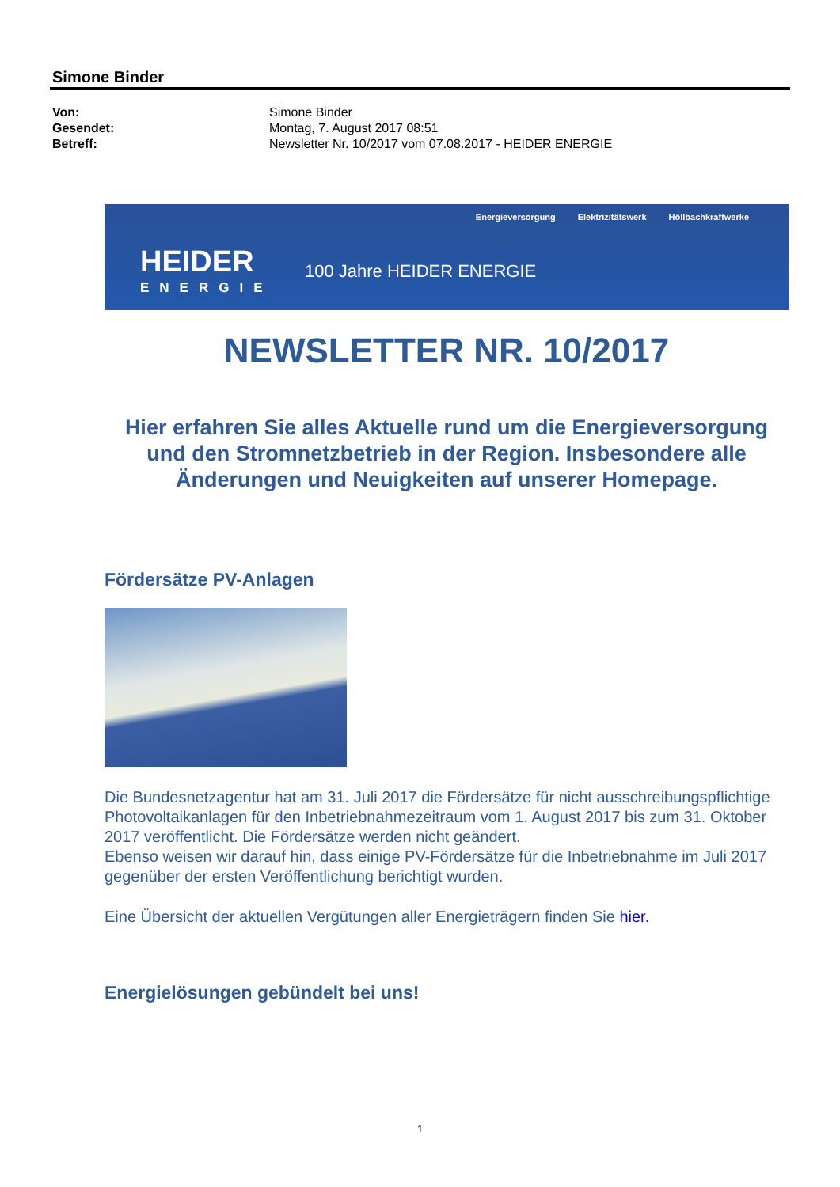Simone Binder
| Von: | Simone Binder |
| Gesendet: | Montag, 7. August 2017 08:51 |
| Betreff: | Newsletter Nr. 10/2017 vom 07.08.2017 - HEIDER ENERGIE |
Energieversorgung Elektrizitätswerk Höllbachkraftwerke
HEIDER
ENERGIE
100 Jahre HEIDER ENERGIE
NEWSLETTER NR. 10/2017
Hier erfahren Sie alles Aktuelle rund um die Energieversorgung und den Stromnetzbetrieb in der Region. Insbesondere alle Änderungen und Neuigkeiten auf unserer Homepage.
Fördersätze PV-Anlagen
Die Bundesnetzagentur hat am 31. Juli 2017 die Fördersätze für nicht ausschreibungspflichtige Photovoltaikanlagen für den Inbetriebnahmezeitraum vom 1. August 2017 bis zum 31. Oktober 2017 veröffentlicht. Die Fördersätze werden nicht geändert.
Ebenso weisen wir darauf hin, dass einige PV-Fördersätze für die Inbetriebnahme im Juli 2017 gegenüber der ersten Veröffentlichung berichtigt wurden.
Eine Übersicht der aktuellen Vergütungen aller Energieträgern finden Sie hier.
Energielösungen gebündelt bei uns!
1